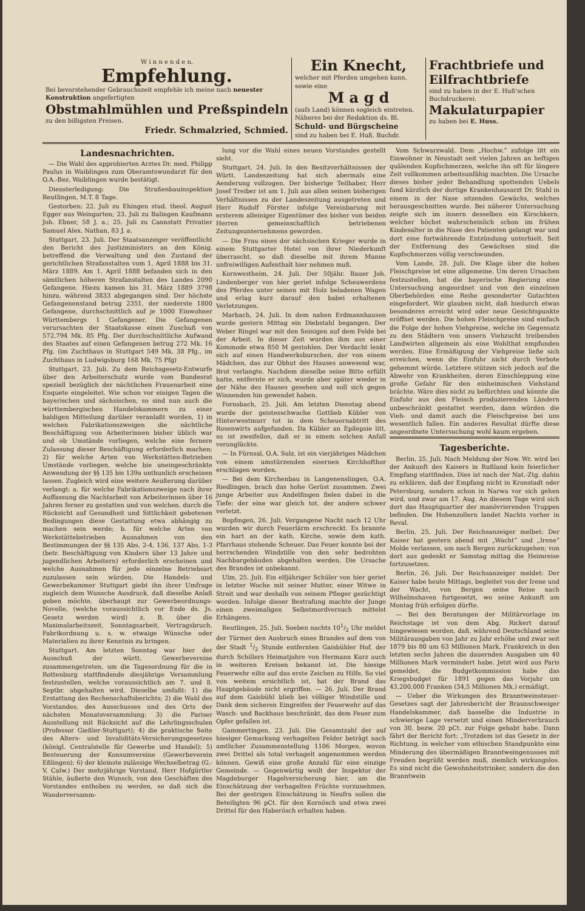W i n n e n d e n.
Empfehlung.
Bei bevorstehender Gebrauchszeit empfehle ich meine nach neuester Konstruktion angefertigten
Obstmahlmühlen und Preßspindeln
zu den billigsten Preisen.
Friedr. Schmalzried, Schmied.
Ein Knecht,
welcher mit Pferden umgehen kann, sowie eine
M a g d
(aufs Land) können sogleich eintreten. Näheres bei der Redaktion ds. Bl.
Schuld- und Bürgscheine
sind zu haben bei E. Huß, Buchdr.
Frachtbriefe und Eilfrachtbriefe
sind zu haben in der E. Huß'schen Buchdruckerei.
Makulaturpapier
zu haben bei E. Huss.
Landesnachrichten.
— Die Wahl des approbierten Arztes Dr. med. Philipp Paulus in Waiblingen zum Oberamtswundarzt für den O.A.-Bez. Waiblingen wurde bestätigt.
Diensterledigung: Die Straßenbauinspektion Reutlingen, M.T. 8 Tage.
Gestorben: 22. Juli zu Ehingen stud. theol. August Egger aus Weingarten; 23. Juli zu Balingen Kaufmann Joh. Ebner, 58 J. a.; 25. Juli zu Cannstatt Privatier Samuel Alex. Nathan, 83 J. a.
Stuttgart, 23. Juli. Der Staatsanzeiger veröffentlicht den Bericht des Justizministers an den König, betreffend die Verwaltung und den Zustand der gerichtlichen Strafanstalten vom 1. April 1888 bis 31. März 1889. Am 1. April 1888 befanden sich in den sämtlichen höheren Strafanstalten des Landes 2090 Gefangene. Hiezu kamen bis 31. März 1889 3798 hinzu, während 3833 abgegangen sind. Der höchste Gefangenenstand betrug 2351, der niederste 1800 Gefangene, durchschnittlich auf je 1000 Einwohner Württembergs 1 Gefangener. Die Gefangenen verursachten der Staatskasse einen Zuschuß von 572,794 Mk. 85 Pfg. Der durchschnittliche Aufwand des Staates auf einen Gefangenen betrug 272 Mk. 16 Pfg. (im Zuchthaus in Stuttgart 549 Mk. 38 Pfg., im Zuchthaus in Ludwigsburg 168 Mk. 75 Pfg)
Stuttgart, 23. Juli. Zu dem Reichsgesetz-Entwurfe über den Arbeiterschutz wurde vom Bundesrat speziell bezüglich der nächtlichen Frauenarbeit eine Enquete eingeleitet. Wie schon vor einigen Tagen die bayerischen und sächsischen, so sind nun auch die württembergischen Handelskammern zu einer baldigen Mitteilung darüber veranlaßt worden, 1) in welchen Fabrikationszweigen die nächtliche Beschäftigung von Arbeiterinnen bisher üblich war und ob Umstände vorliegen, welche eine fernere Zulassung dieser Beschäftigung erforderlich machen; 2) für welche Arten von Werkstätten-Betrieben Umstände vorliegen, welche bie uneingeschränkte Anwendung der §§ 135 bis 139a unthunlich erscheinen lassen. Zugleich wird eine weitere Aeußerung darüber verlangt: a. für welche Fabrikationszweige nach ihrer Auffassung die Nachtarbeit von Arbeiterinnen über 16 Jahren ferner zu gestatten und von welchen, durch die Rücksicht auf Gesundheit und Sittlichkeit gebotenen Bedingungen diese Gestattung etwa abhängig zu machen sein werde; b. für welche Arten von Werkstättebetrieben Ausnahmen von den Bestimmungen der §§ 135 Abs. 2-4, 136, 137 Abs. 1-3 (betr. Beschäftigung von Kindern über 13 Jahre und jugendlichen Arbeitern) erforderlich erscheinen und welche Ausnahmen für jede einzelne Betriebsart zuzulassen sein würden. Die Handels- und Gewerbekammer Stuttgart giebt ihn ihrer Umfrage zugleich dem Wunsche Ausdruck, daß dieselbe Anlaß geben möchte, überhaupt zur Gewerbeordnungs-Novelle, (welche voraussichtlich vor Ende ds. Js. Gesetz werden wird) z. B. über die Maximalarbeitszeit, Sonntagsarbeit, Vertragsbruch, Fabrikordnung u. s. w. etwaige Wünsche oder Materialien zu ihrer Kenntnis zu bringen.
Stuttgart. Am letzten Sonntag war hier der Ausschuß der württ. Gewerbevereine zusammengetreten, um die Tagesordnung für die in Rottenburg stattfindende diesjährige Versammlung festzustellen, welche voraussichtlich am 7. und 8. Septbr. abgehalten wird. Dieselbe umfaßt: 1) die Erstattung des Rechenschaftsberichts; 2) die Wahl des Vorstandes, des Ausschusses und des Orts der nächsten Monatsversammlung; 3) die Pariser Ausstellung mit Rücksicht auf die Lehrlingsschulen (Professor Gießler-Stuttgart); 4) die praktische Seite des Alters- und Invaliditäts-Versicherungsgesetzes (königl. Centralstelle für Gewerbe und Handel); 5) Besteuerung der Konsumvereine (Gewerbeverein Eßlingen); 6) der kleinste zulässige Wechselbetrag (G.-V. Calw.) Der mehrjährige Vorstand, Herr Hofgürtler Stähle, äußerte den Wunsch, von den Geschäften des Vorstandes enthoben zu werden, so daß sich die Wanderversamm-
lung vor die Wahl eines neuen Vorstandes gestellt sieht.
Stuttgart, 24. Juli. In den Besitzverhältnissen der Württ. Landeszeitung hat sich abermals eine Aenderung vollzogen. Der bisherige Teilhaber, Herr Josef Treiber ist am 1. Juli aus allen seinen bisherigen Verhältnissen zu der Landeszeitung ausgetreten und Herr Rudolf Förster infolge Vereinbarung mit ersterem alleiniger Eigentümer des bisher von beiden Herren gemeinschaftlich betriebenen Zeitungsunternehmens geworden.
— Die Frau eines der sächsischen Krieger wurde in einem Stuttgarter Hotel von ihrer Niederkunft überrascht, so daß dieselbe mit ihrem Manne unfreiwilligen Aufenthalt hier nehmen muß.
Kornwestheim, 24. Juli. Der 50jähr. Bauer Joh. Lindenberger von hier geriet infolge Scheuwerdens des Pferdes unter seinen mit Holz beladenen Wagen und erlag kurz darauf den babei erhaltenen Verletzungen.
Marbach, 24. Juli. In dem nahen Erdmannhausen wurde gestern Mittag ein Diebstahl begangen. Der Weber Ringel war mit den Seinigen auf dem Felde bei der Arbeit. In dieser Zeit wurden ihm aus einer Kommode etwa 850 M gestohlen. Der Verdacht lenkt sich auf einen Handwerksburschen, der von einem Mädchen, das zur Obhut des Hauses anwesend war, Brot verlangte. Nachdem dieselbe seine Bitte erfüllt hatte, entfernte er sich, wurde aber später wieder in der Nähe des Hauses gesehen und soll sich gegen Winnenden hin gewendet haben.
Fornsbach, 25. Juli. Am letzten Dienstag abend wurde der geistesschwache Gottlieb Kübler von Hinterwestmurr tot in dem Scheuernabtritt des Rosenwirts aufgefunden. Da Kübler an Epilepsie litt, so ist zweifellos, daß er in einem solchen Anfall verunglückte.
— In Fürnsal, O.A. Sulz, ist ein vierjähriges Mädchen von einem umstürzenden eisernen Kirchhofthor erschlagen worden.
— Bei dem Kirchenbau in Langenenslingen, O.A. Riedlingen, brach das hohe Gerüst zusammen. Zwei junge Arbeiter aus Andelfingen fielen dabei in die Tiefe; der eine war gleich tot, der andere schwer verletzt.
Bopfingen, 26. Juli. Vergangene Nacht nach 12 Uhr wurden wir durch Feuerlärm erschreckt. Es brannte ein hart an der kath. Kirche, sowie dem kath. Pfarrhaus stehende Scheuer. Das Feuer konnte bei der herrschenden Windstille von den sehr bedrohten Nachbargebäuden abgehalten werden. Die Ursache des Brandes ist unbekannt.
Ulm, 25. Juli. Ein elfjähriger Schüler von hier geriet in letzter Woche mit seiner Mutter, einer Witwe in Streit und war deshalb von seinem Pfleger gezüchtigt worden. Infolge dieser Bestrafung machte der Junge einen zweimaligen Selbstmordversuch mittelst Erhängens.
Reutlingen, 25. Juli. Soeben nachts 101/2 Uhr meldet der Türmer den Ausbruch eines Brandes auf dem von der Stadt 1/2 Stunde entfernten Gaisbühler Hof, der durch Schillers Heimatjahre von Hermann Kurz auch in weiteren Kreisen bekannt ist. Die hiesige Feuerwehr eilte auf das erste Zeichen zu Hilfe. So viel von weitem ersichtlich ist, hat der Brand das Hauptgebäude nicht ergriffen. — 26. Juli. Der Brand auf dem Gaisbühl blieb bei völliger Windstille und Dank dem sicheren Eingreifen der Feuerwehr auf das Wasch- und Backhaus beschränkt, das dem Feuer zum Opfer gefallen ist.
Gammertingen, 23. Juli. Die Gesamtzahl der auf hiesiger Gemarkung verhagelten Felder beträgt nach amtlicher Zusammenstellung 1106 Morgen, wovon zwei Drittel als total verhagelt angenommen werden können. Gewiß eine große Anzahl für eine einzige Gemeinde. — Gegenwärtig weilt der Inspektor der Magdeburger Hagelversicherung hier, um die Einschätzung der verhagelten Früchte vorzunehmen. Bei der gestrigen Einschätzung in Neufra sollen die Beteiligten 96 pCt. für den Kornösch und etwa zwei Drittel für den Haberösch erhalten haben.
Vom Schwarzwald. Dem „Hochw.“ zufolge litt ein Einwohner in Neustadt seit vielen Jahren an heftigen quälenden Kopfschmerzen, welche ihn oft für längere Zeit vollkommen arbeitsunfähig machten. Die Ursache dieses bisher jeder Behandlung spottenden Uebels fand kürzlich der dortige Krankenhausarzt Dr. Stahl in einem in der Nase sitzenden Gewächs, welches herausgeschnitten wurde. Bei näherer Untersuchung zeigte sich im innern desselben ein Kirschkern, welcher höchst wahrscheinlich schon im frühen Kindesalter in die Nase des Patienten gelangt war und dort eine fortwährende Entzündung unterhielt. Seit der Entfernung des Gewächses sind die Kopfschmerzen völlig verschwunden.
Vom Lande, 28. Juli. Die Klage über die hohen Fleischpreise ist eine allgemeine. Um deren Ursachen festzustellen, hat die bayerische Regierung eine Untersuchung angeordnet und von den einzelnen Oberbehörden eine Reihe gesonderter Gutachten eingefordert. Wir glauben nicht, daß hiedurch etwas besonderes erreicht wird oder neue Gesichtspunkte eröffnet werden. Die hohen Fleischpreise sind einfach die Folge der hohen Viehpreise, welche im Gegensatz zu den Städtern von unsern Viehzucht treibenden Landwirten allgemein als eine Wohlthat empfunden werden. Eine Ermäßigung der Viehpreise ließe sich erreichen, wenn die Einfuhr nicht durch Verbote gehemmt würde. Letztere stützen sich jedoch auf die Abwehr von Krankheiten, deren Einschleppung eine große Gefahr für den einheimischen Viehstand brächte. Wäre dies nicht zu befürchten und könnte die Einfuhr aus den Fleisch produzierenden Ländern unbeschränkt gestattet werden, dann würden die Vieh- und damit auch die Fleischpreise bei uns wesentlich fallen. Ein anderes Resultat dürfte diese angeordnete Untersuchung wohl kaum ergeben.
Tagesberichte.
Berlin, 25. Juli. Nach Meldung der Now. Wr. wird bei der Ankunft des Kaisers in Rußland kein feierlicher Empfang stattfinden. Dies ist nach der Nat.-Ztg. dahin zu erklären, daß der Empfang nicht in Kronstadt oder Petersburg, sondern schon in Narwa vor sich gehen wird, und zwar am 17. Aug. An diesem Tage wird sich dort das Hauptquartier der manövrierenden Truppen befinden. Die Hohenzollern landet Nachts vorher in Reval.
Berlin, 25. Juli. Der Reichsanzeiger melbet: Der Kaiser hat gestern abend mit „Wacht“ und „Irene“ Molde verlassen, um nach Bergen zurückzugehen; von dort aus gedenkt er Samstag mittag die Heimreise fortzusetzen.
Berlin, 26. Juli. Der Reichsanzeiger meldet: Der Kaiser habe heute Mittags, begleitet von der Irene und der Wacht, von Bergen seine Reise nach Wilhelmshaven fortgesetzt, wo seine Ankunft am Montag früh erfolgen dürfte.
— Bei den Beratungen der Militärvorlage im Reichstage ist von dem Abg. Rickert darauf hingewiesen worden, daß, während Deutschland seine Militärausgaben von Jahr zu Jahr erhöhe und zwar seit 1879 bis 80 um 63 Millionen Mark, Frankreich in den letzten sechs Jahren die dauernden Ausgaben um 40 Millionen Mark vermindert habe. Jetzt wird aus Paris gemeldet, die Budgetkommission habe das Kriegsbudget für 1891 gegen das Vorjahr um 43,200,000 Franken (34,5 Millionen Mk.) ermäßigt.
— Ueber die Wirkungen des Branntweinsteuer-Gesetzes sagt der Jahresbericht der Braunschweiger Handelskammer, daß basselbe die Industrie in schwierige Lage versetzt und einen Minderverbrauch von 30, bezw. 20 pCt. zur Folge gehabt habe. Dann fährt der Bericht fort: „Trotzdem ist das Gesetz in der Richtung, in welcher vom ethischen Standpunkte eine Minderung des übermäßigen Branntweingenusses mit Freuden begrüßt werden muß, ziemlich wirkungslos. Es sind nicht die Gewohnheitstrinker, sondern die den Branntwein